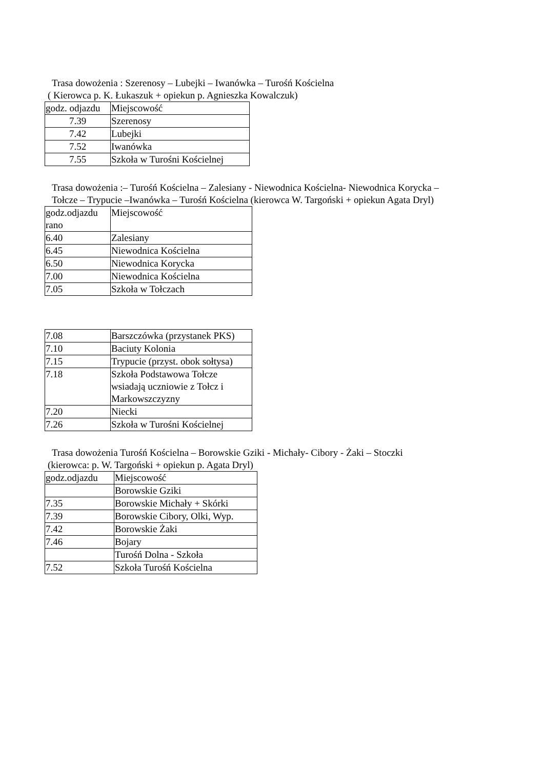Trasa dowożenia : Szerenosy – Lubejki – Iwanówka – Turośń Kościelna
( Kierowca p. K. Łukaszuk + opiekun p. Agnieszka Kowalczuk)
| godz. odjazdu | Miejscowość |
| 7.39 | Szerenosy |
| 7.42 | Lubejki |
| 7.52 | Iwanówka |
| 7.55 | Szkoła w Turośni Kościelnej |
Trasa dowożenia :– Turośń Kościelna – Zalesiany - Niewodnica Kościelna- Niewodnica Korycka –
Tołcze – Trypucie –Iwanówka – Turośń Kościelna (kierowca W. Targoński + opiekun Agata Dryl)
| godz.odjazdu rano | Miejscowość |
| 6.40 | Zalesiany |
| 6.45 | Niewodnica Kościelna |
| 6.50 | Niewodnica Korycka |
| 7.00 | Niewodnica Kościelna |
| 7.05 | Szkoła w Tołczach |
| 7.08 | Barszczówka (przystanek PKS) |
| 7.10 | Baciuty Kolonia |
| 7.15 | Trypucie (przyst. obok sołtysa) |
| 7.18 | Szkoła Podstawowa Tołcze wsiadają uczniowie z Tołcz i Markowszczyzny |
| 7.20 | Niecki |
| 7.26 | Szkoła w Turośni Kościelnej |
Trasa dowożenia Turośń Kościelna – Borowskie Gziki - Michały- Cibory - Żaki – Stoczki
(kierowca: p. W. Targoński + opiekun p. Agata Dryl)
| godz.odjazdu | Miejscowość |
| | Borowskie Gziki |
| 7.35 | Borowskie Michały + Skórki |
| 7.39 | Borowskie Cibory, Olki, Wyp. |
| 7.42 | Borowskie Żaki |
| 7.46 | Bojary |
| | Turośń Dolna - Szkoła |
| 7.52 | Szkoła Turośń Kościelna |